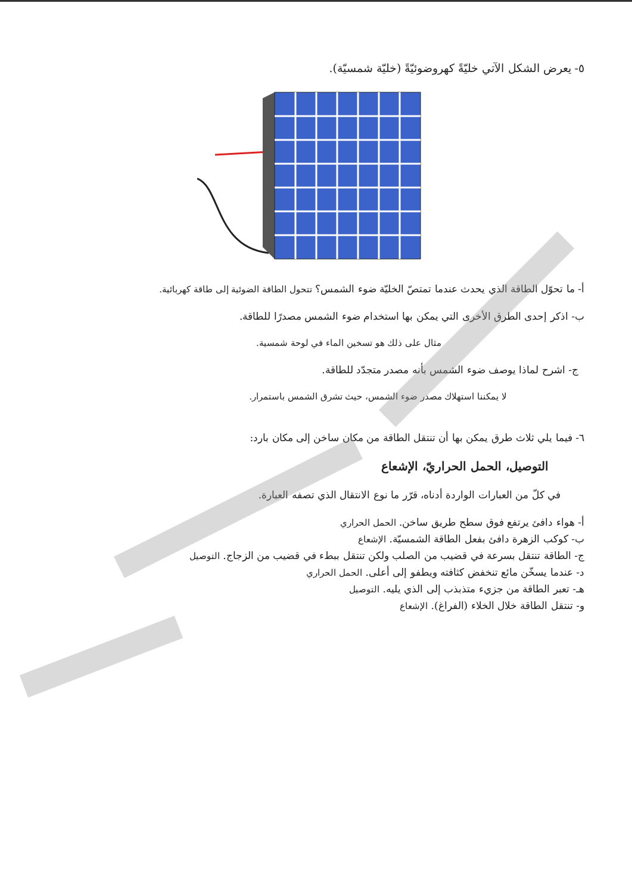٥- يعرض الشكل الآتي خليّةً كهروضوئيّةً (خليّة شمسيّة).
أ- ما تحوّل الطاقة الذي يحدث عندما تمتصّ الخليّة ضوء الشمس؟ تتحول الطاقة الضوئية إلى طاقة كهربائية.
ب- اذكر إحدى الطرق الأخرى التي يمكن بها استخدام ضوء الشمس مصدرًا للطاقة.
مثال على ذلك هو تسخين الماء في لوحة شمسية.
ج- اشرح لماذا يوصف ضوء الشمس بأنه مصدر متجدّد للطاقة.
لا يمكننا استهلاك مصدر ضوء الشمس، حيث تشرق الشمس باستمرار.
٦- فيما يلي ثلاث طرق يمكن بها أن تنتقل الطاقة من مكان ساخن إلى مكان بارد:
التوصيل، الحمل الحراريّ، الإشعاع
في كلّ من العبارات الواردة أدناه، قرّر ما نوع الانتقال الذي تصفه العبارة.
أ- هواء دافئ يرتفع فوق سطح طريق ساخن. الحمل الحراري
ب- كوكب الزهرة دافئ بفعل الطاقة الشمسيّة. الإشعاع
ج- الطاقة تنتقل بسرعة في قضيب من الصلب ولكن تنتقل ببطء في قضيب من الزجاج. التوصيل
د- عندما يسخّن مائع تنخفض كثافته ويطفو إلى أعلى. الحمل الحراري
هـ- تعبر الطاقة من جزيء متذبذب إلى الذي يليه. التوصيل
و- تنتقل الطاقة خلال الخلاء (الفراغ). الإشعاع